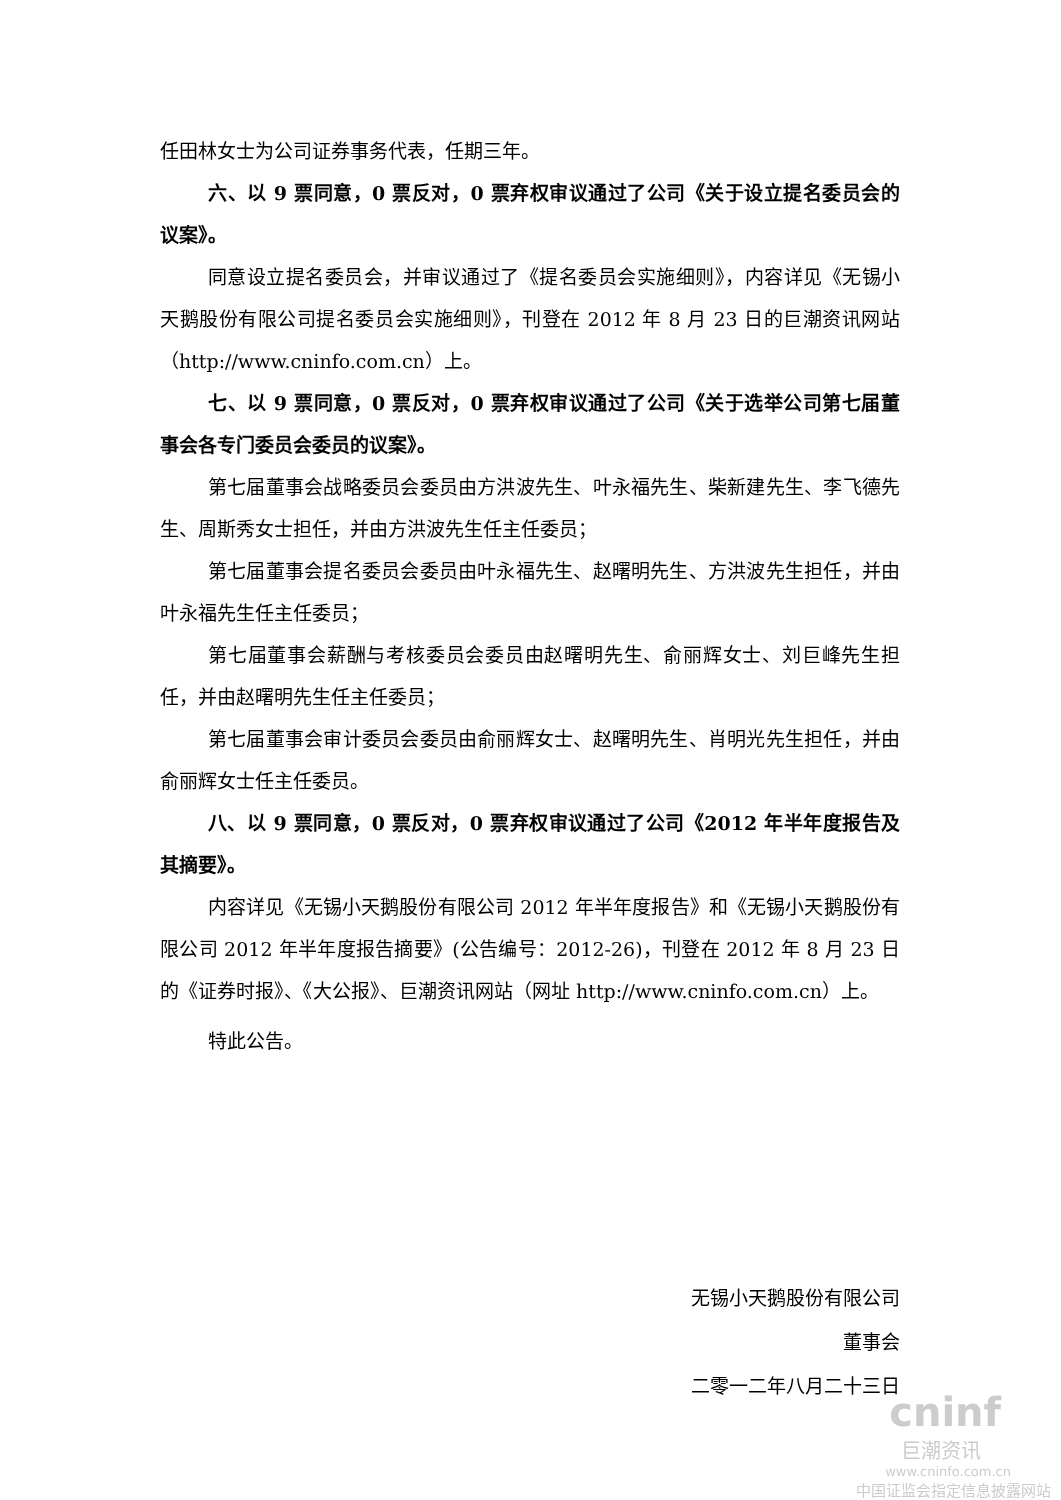任田林女士为公司证券事务代表，任期三年。
六、以 9 票同意，0 票反对，0 票弃权审议通过了公司《关于设立提名委员会的议案》。
同意设立提名委员会，并审议通过了《提名委员会实施细则》，内容详见《无锡小天鹅股份有限公司提名委员会实施细则》，刊登在 2012 年 8 月 23 日的巨潮资讯网站（http://www.cninfo.com.cn）上。
七、以 9 票同意，0 票反对，0 票弃权审议通过了公司《关于选举公司第七届董事会各专门委员会委员的议案》。
第七届董事会战略委员会委员由方洪波先生、叶永福先生、柴新建先生、李飞德先生、周斯秀女士担任，并由方洪波先生任主任委员；
第七届董事会提名委员会委员由叶永福先生、赵曙明先生、方洪波先生担任，并由叶永福先生任主任委员；
第七届董事会薪酬与考核委员会委员由赵曙明先生、俞丽辉女士、刘巨峰先生担任，并由赵曙明先生任主任委员；
第七届董事会审计委员会委员由俞丽辉女士、赵曙明先生、肖明光先生担任，并由俞丽辉女士任主任委员。
八、以 9 票同意，0 票反对，0 票弃权审议通过了公司《2012 年半年度报告及其摘要》。
内容详见《无锡小天鹅股份有限公司 2012 年半年度报告》和《无锡小天鹅股份有限公司 2012 年半年度报告摘要》(公告编号：2012-26)，刊登在 2012 年 8 月 23 日的《证券时报》、《大公报》、巨潮资讯网站（网址 http://www.cninfo.com.cn）上。
特此公告。
无锡小天鹅股份有限公司
董事会
二零一二年八月二十三日
cninf
巨潮资讯
www.cninfo.com.cn
中国证监会指定信息披露网站